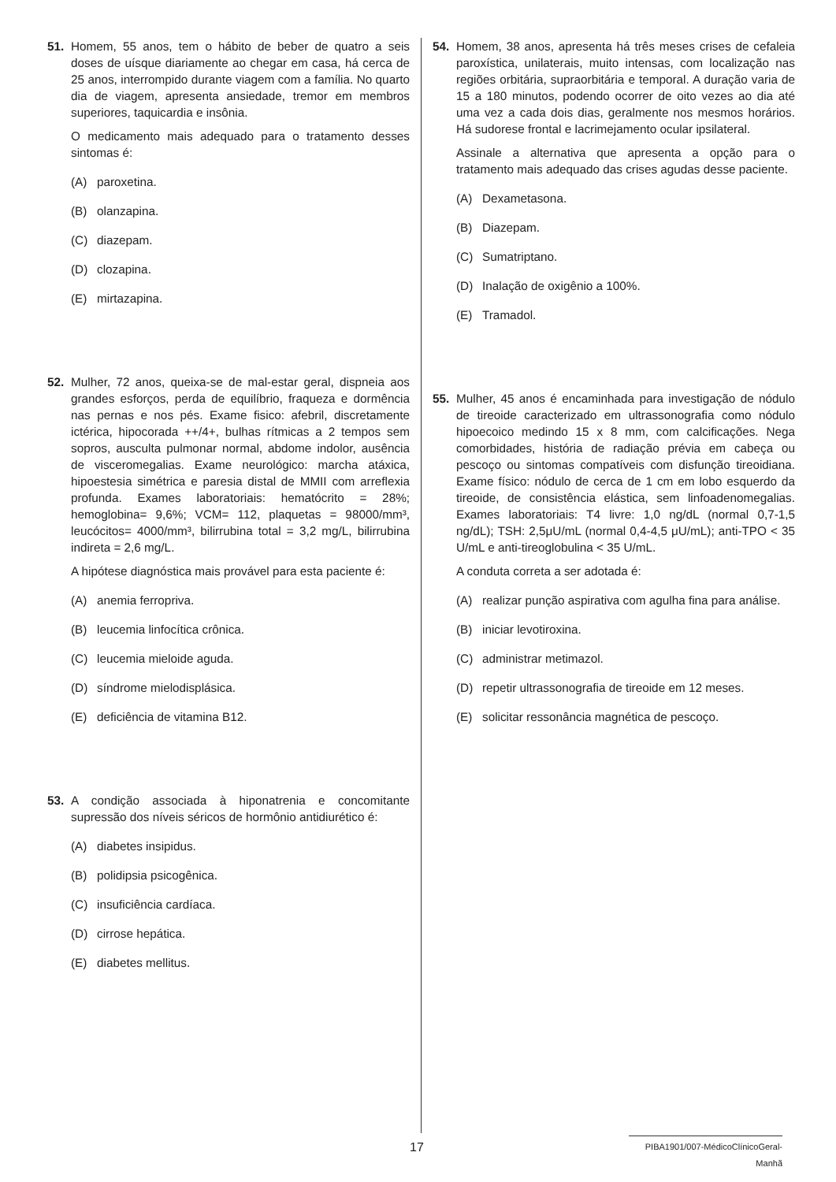51. Homem, 55 anos, tem o hábito de beber de quatro a seis doses de uísque diariamente ao chegar em casa, há cerca de 25 anos, interrompido durante viagem com a família. No quarto dia de viagem, apresenta ansiedade, tremor em membros superiores, taquicardia e insônia.
O medicamento mais adequado para o tratamento desses sintomas é:
(A) paroxetina.
(B) olanzapina.
(C) diazepam.
(D) clozapina.
(E) mirtazapina.
52. Mulher, 72 anos, queixa-se de mal-estar geral, dispneia aos grandes esforços, perda de equilíbrio, fraqueza e dormência nas pernas e nos pés. Exame fisico: afebril, discretamente ictérica, hipocorada ++/4+, bulhas rítmicas a 2 tempos sem sopros, ausculta pulmonar normal, abdome indolor, ausência de visceromegalias. Exame neurológico: marcha atáxica, hipoestesia simétrica e paresia distal de MMII com arreflexia profunda. Exames laboratoriais: hematócrito = 28%; hemoglobina= 9,6%; VCM= 112, plaquetas = 98000/mm³, leucócitos= 4000/mm³, bilirrubina total = 3,2 mg/L, bilirrubina indireta = 2,6 mg/L.
A hipótese diagnóstica mais provável para esta paciente é:
(A) anemia ferropriva.
(B) leucemia linfocítica crônica.
(C) leucemia mieloide aguda.
(D) síndrome mielodisplásica.
(E) deficiência de vitamina B12.
53. A condição associada à hiponatrenia e concomitante supressão dos níveis séricos de hormônio antidiurético é:
(A) diabetes insipidus.
(B) polidipsia psicogênica.
(C) insuficiência cardíaca.
(D) cirrose hepática.
(E) diabetes mellitus.
54. Homem, 38 anos, apresenta há três meses crises de cefaleia paroxística, unilaterais, muito intensas, com localização nas regiões orbitária, supraorbitária e temporal. A duração varia de 15 a 180 minutos, podendo ocorrer de oito vezes ao dia até uma vez a cada dois dias, geralmente nos mesmos horários. Há sudorese frontal e lacrimejamento ocular ipsilateral.
Assinale a alternativa que apresenta a opção para o tratamento mais adequado das crises agudas desse paciente.
(A) Dexametasona.
(B) Diazepam.
(C) Sumatriptano.
(D) Inalação de oxigênio a 100%.
(E) Tramadol.
55. Mulher, 45 anos é encaminhada para investigação de nódulo de tireoide caracterizado em ultrassonografia como nódulo hipoecoico medindo 15 x 8 mm, com calcificações. Nega comorbidades, história de radiação prévia em cabeça ou pescoço ou sintomas compatíveis com disfunção tireoidiana. Exame físico: nódulo de cerca de 1 cm em lobo esquerdo da tireoide, de consistência elástica, sem linfoadenomegalias. Exames laboratoriais: T4 livre: 1,0 ng/dL (normal 0,7-1,5 ng/dL); TSH: 2,5μU/mL (normal 0,4-4,5 μU/mL); anti-TPO < 35 U/mL e anti-tireoglobulina < 35 U/mL.
A conduta correta a ser adotada é:
(A) realizar punção aspirativa com agulha fina para análise.
(B) iniciar levotiroxina.
(C) administrar metimazol.
(D) repetir ultrassonografia de tireoide em 12 meses.
(E) solicitar ressonância magnética de pescoço.
17 PIBA1901/007-MédicoClínicoGeral-Manhã